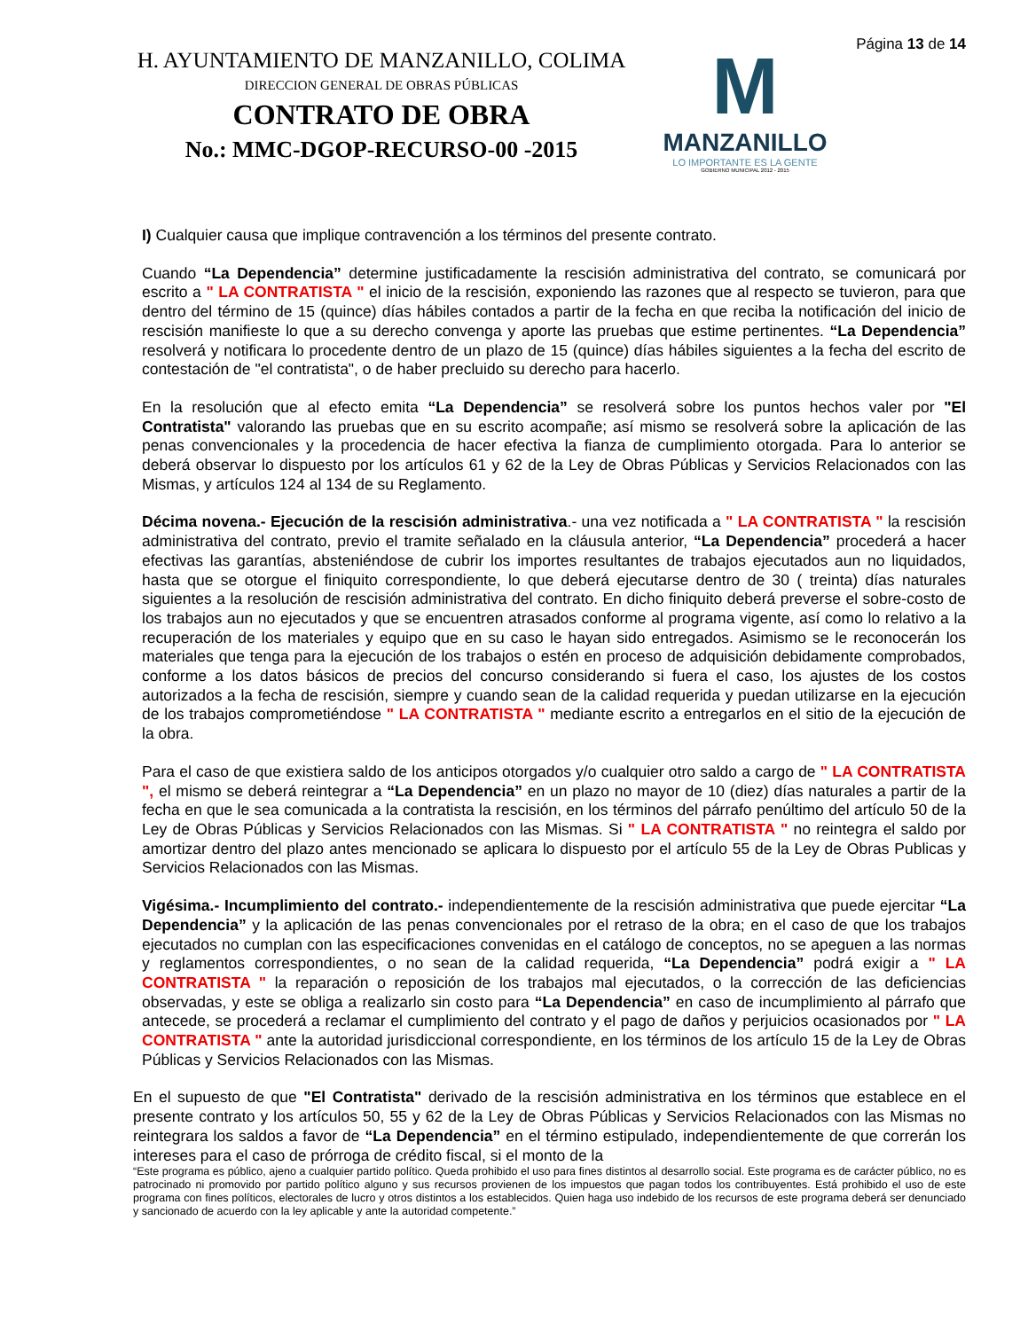Página 13 de 14
H. AYUNTAMIENTO DE MANZANILLO, COLIMA
DIRECCION GENERAL DE OBRAS PÚBLICAS
CONTRATO DE OBRA
No.: MMC-DGOP-RECURSO-00 -2015
M
MANZANILLO
LO IMPORTANTE ES LA GENTE
GOBIERNO MUNICIPAL 2012 - 2015
I) Cualquier causa que implique contravención a los términos del presente contrato.
Cuando “La Dependencia” determine justificadamente la rescisión administrativa del contrato, se comunicará por escrito a " LA CONTRATISTA " el inicio de la rescisión, exponiendo las razones que al respecto se tuvieron, para que dentro del término de 15 (quince) días hábiles contados a partir de la fecha en que reciba la notificación del inicio de rescisión manifieste lo que a su derecho convenga y aporte las pruebas que estime pertinentes. “La Dependencia” resolverá y notificara lo procedente dentro de un plazo de 15 (quince) días hábiles siguientes a la fecha del escrito de contestación de "el contratista", o de haber precluido su derecho para hacerlo.
En la resolución que al efecto emita “La Dependencia” se resolverá sobre los puntos hechos valer por "El Contratista" valorando las pruebas que en su escrito acompañe; así mismo se resolverá sobre la aplicación de las penas convencionales y la procedencia de hacer efectiva la fianza de cumplimiento otorgada. Para lo anterior se deberá observar lo dispuesto por los artículos 61 y 62 de la Ley de Obras Públicas y Servicios Relacionados con las Mismas, y artículos 124 al 134 de su Reglamento.
Décima novena.- Ejecución de la rescisión administrativa.- una vez notificada a " LA CONTRATISTA " la rescisión administrativa del contrato, previo el tramite señalado en la cláusula anterior, “La Dependencia” procederá a hacer efectivas las garantías, absteniéndose de cubrir los importes resultantes de trabajos ejecutados aun no liquidados, hasta que se otorgue el finiquito correspondiente, lo que deberá ejecutarse dentro de 30 ( treinta) días naturales siguientes a la resolución de rescisión administrativa del contrato. En dicho finiquito deberá preverse el sobre-costo de los trabajos aun no ejecutados y que se encuentren atrasados conforme al programa vigente, así como lo relativo a la recuperación de los materiales y equipo que en su caso le hayan sido entregados. Asimismo se le reconocerán los materiales que tenga para la ejecución de los trabajos o estén en proceso de adquisición debidamente comprobados, conforme a los datos básicos de precios del concurso considerando si fuera el caso, los ajustes de los costos autorizados a la fecha de rescisión, siempre y cuando sean de la calidad requerida y puedan utilizarse en la ejecución de los trabajos comprometiéndose " LA CONTRATISTA " mediante escrito a entregarlos en el sitio de la ejecución de la obra.
Para el caso de que existiera saldo de los anticipos otorgados y/o cualquier otro saldo a cargo de " LA CONTRATISTA ", el mismo se deberá reintegrar a “La Dependencia” en un plazo no mayor de 10 (diez) días naturales a partir de la fecha en que le sea comunicada a la contratista la rescisión, en los términos del párrafo penúltimo del artículo 50 de la Ley de Obras Públicas y Servicios Relacionados con las Mismas. Si " LA CONTRATISTA " no reintegra el saldo por amortizar dentro del plazo antes mencionado se aplicara lo dispuesto por el artículo 55 de la Ley de Obras Publicas y Servicios Relacionados con las Mismas.
Vigésima.- Incumplimiento del contrato.- independientemente de la rescisión administrativa que puede ejercitar “La Dependencia” y la aplicación de las penas convencionales por el retraso de la obra; en el caso de que los trabajos ejecutados no cumplan con las especificaciones convenidas en el catálogo de conceptos, no se apeguen a las normas y reglamentos correspondientes, o no sean de la calidad requerida, “La Dependencia” podrá exigir a " LA CONTRATISTA " la reparación o reposición de los trabajos mal ejecutados, o la corrección de las deficiencias observadas, y este se obliga a realizarlo sin costo para “La Dependencia” en caso de incumplimiento al párrafo que antecede, se procederá a reclamar el cumplimiento del contrato y el pago de daños y perjuicios ocasionados por " LA CONTRATISTA " ante la autoridad jurisdiccional correspondiente, en los términos de los artículo 15 de la Ley de Obras Públicas y Servicios Relacionados con las Mismas.
En el supuesto de que "El Contratista" derivado de la rescisión administrativa en los términos que establece en el presente contrato y los artículos 50, 55 y 62 de la Ley de Obras Públicas y Servicios Relacionados con las Mismas no reintegrara los saldos a favor de “La Dependencia” en el término estipulado, independientemente de que correrán los intereses para el caso de prórroga de crédito fiscal, si el monto de la
“Este programa es público, ajeno a cualquier partido político. Queda prohibido el uso para fines distintos al desarrollo social. Este programa es de carácter público, no es patrocinado ni promovido por partido político alguno y sus recursos provienen de los impuestos que pagan todos los contribuyentes. Está prohibido el uso de este programa con fines políticos, electorales de lucro y otros distintos a los establecidos. Quien haga uso indebido de los recursos de este programa deberá ser denunciado y sancionado de acuerdo con la ley aplicable y ante la autoridad competente.”